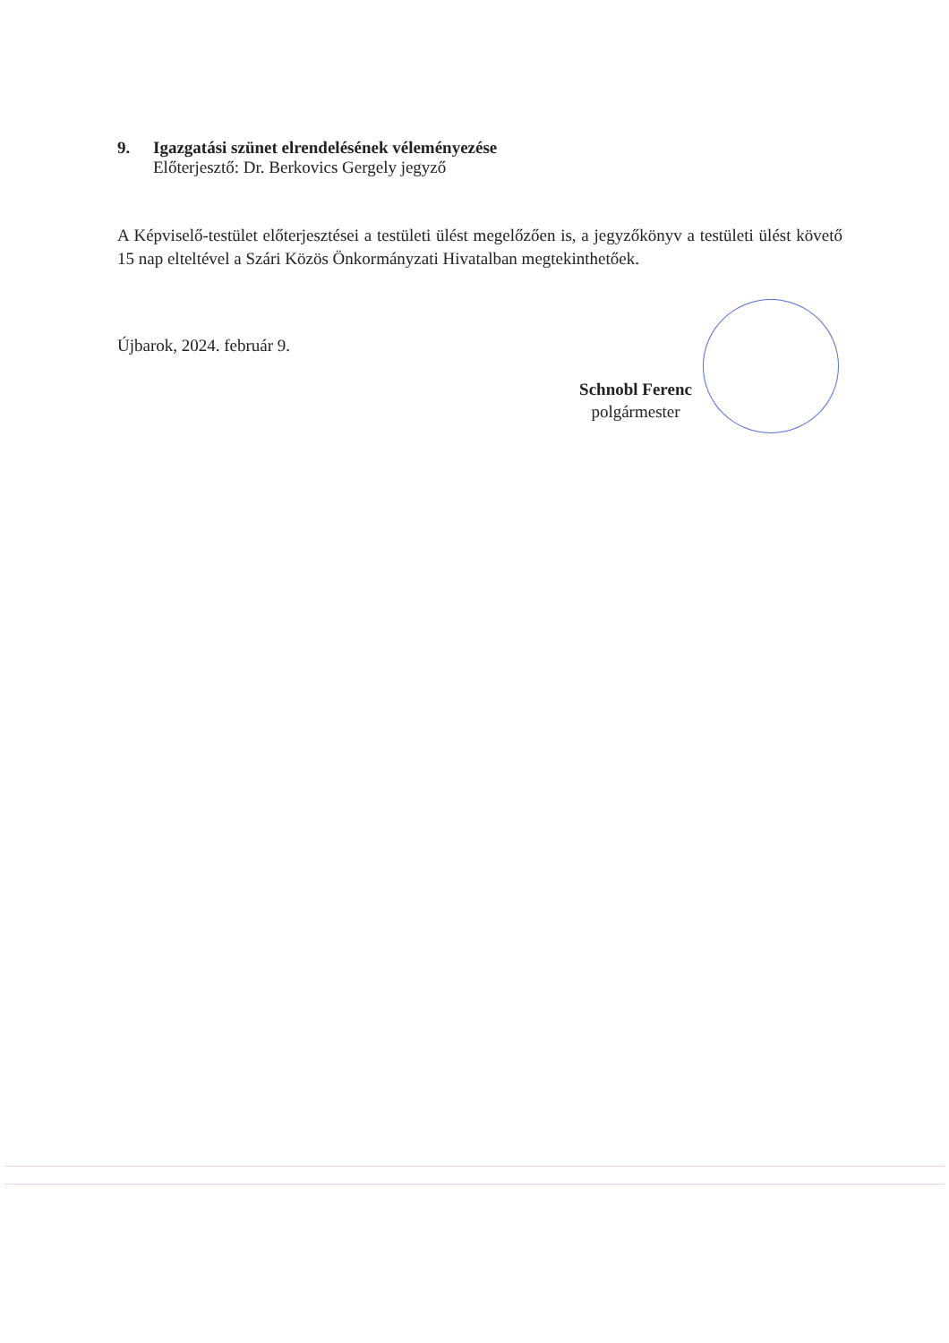9. Igazgatási szünet elrendelésének véleményezése
Előterjesztő: Dr. Berkovics Gergely jegyző
A Képviselő-testület előterjesztései a testületi ülést megelőzően is, a jegyzőkönyv a testületi ülést követő 15 nap elteltével a Szári Közös Önkormányzati Hivatalban megtekinthetőek.
Újbarok, 2024. február 9.
Schnobl Ferenc
polgármester